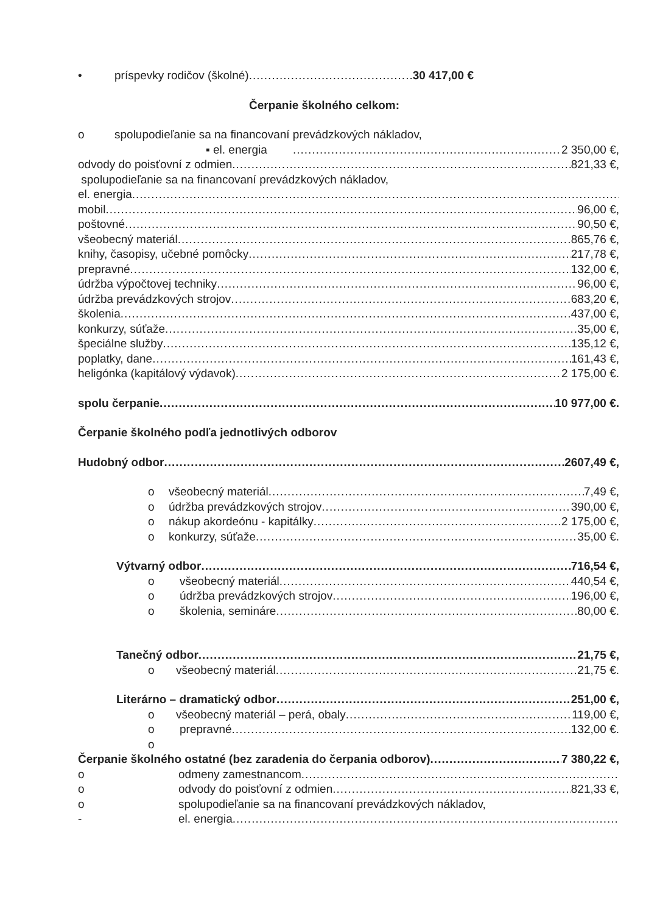• príspevky rodičov (školné) 30 417,00 €
Čerpanie školného celkom:
o spolupodieľanie sa na financovaní prevádzkových nákladov,
▪ el. energia 2 350,00 €,
odvody do poisťovní z odmien 821,33 €,
spolupodieľanie sa na financovaní prevádzkových nákladov,
el. energia
mobil 96,00 €,
poštovné 90,50 €,
všeobecný materiál 865,76 €,
knihy, časopisy, učebné pomôcky 217,78 €,
prepravné 132,00 €,
údržba výpočtovej techniky 96,00 €,
údržba prevádzkových strojov 683,20 €,
školenia 437,00 €,
konkurzy, súťaže 35,00 €,
špeciálne služby 135,12 €,
poplatky, dane 161,43 €,
heligónka (kapitálový výdavok) 2 175,00 €.
spolu čerpanie 10 977,00 €.
Čerpanie školného podľa jednotlivých odborov
Hudobný odbor 2607,49 €,
o všeobecný materiál 7,49 €,
o údržba prevádzkových strojov 390,00 €,
o nákup akordeónu - kapitálky 2 175,00 €,
o konkurzy, súťaže 35,00 €.
Výtvarný odbor 716,54 €,
o všeobecný materiál 440,54 €,
o údržba prevádzkových strojov 196,00 €,
o školenia, semináre 80,00 €.
Tanečný odbor 21,75 €,
o všeobecný materiál 21,75 €.
Literárno – dramatický odbor 251,00 €,
o všeobecný materiál – perá, obaly 119,00 €,
o prepravné 132,00 €.
o
Čerpanie školného ostatné (bez zaradenia do čerpania odborov) 7 380,22 €,
o odmeny zamestnancom
o odvody do poisťovní z odmien 821,33 €,
o spolupodieľanie sa na financovaní prevádzkových nákladov,
- el. energia